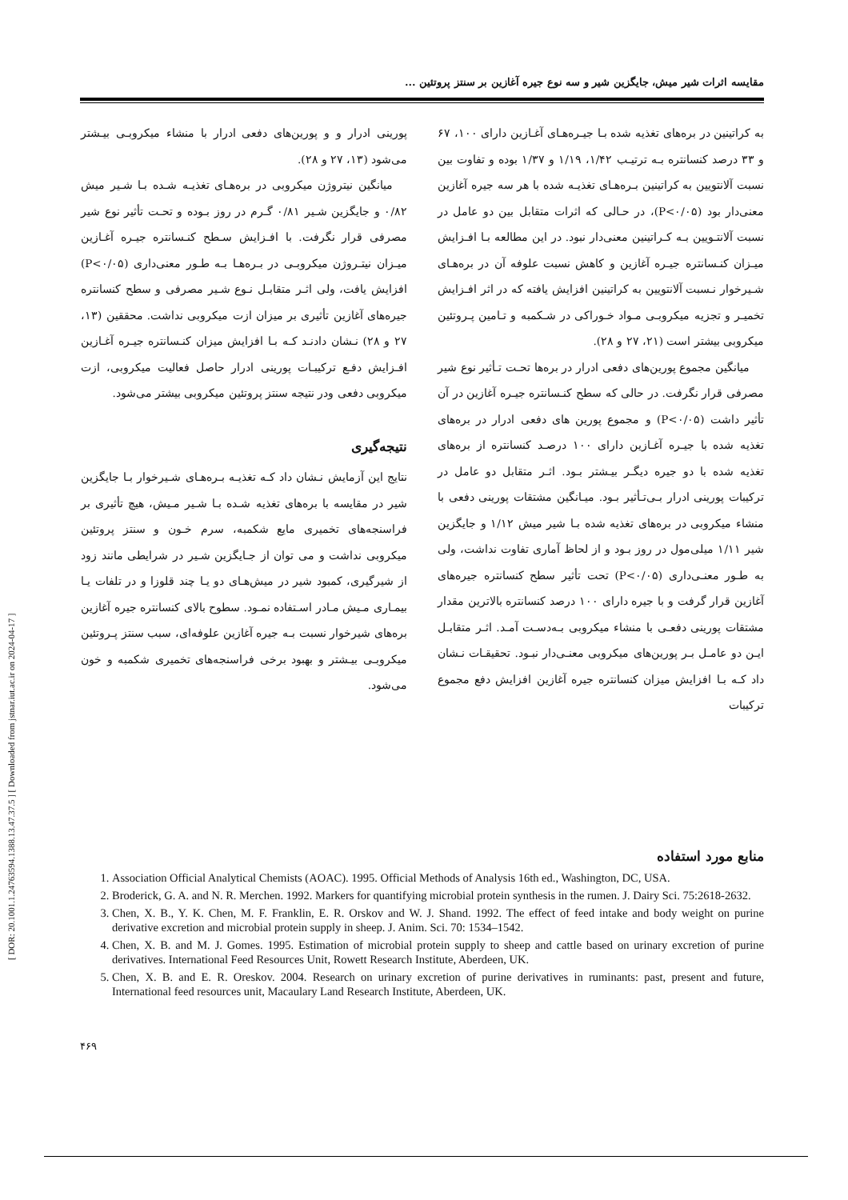[ DOR: 20.1001.1.24763594.1388.13.47.37.5 ] [ Downloaded from jstnar.iut.ac.ir on 2024-04-17 ]
مقایسه اثرات شیر میش، جایگزین شیر و سه نوع جیره آغازین بر سنتز پروتئین ...
به کراتینین در بره‌های تغذیه شده بـا جیـره‌هـای آغـازین دارای ۱۰۰، ۶۷ و ۳۳ درصد کنسانتره بـه ترتیـب ۱/۴۲، ۱/۱۹ و ۱/۳۷ بوده و تفاوت بین نسبت آلانتویین به کراتینین بـره‌هـای تغذیـه شده با هر سه جیره آغازین معنی‌دار بود (P<۰/۰۵)، در حـالی که اثرات متقابل بین دو عامل در نسبت آلانتـویین بـه کـراتینین معنی‌دار نبود. در این مطالعه بـا افـزایش میـزان کنـسانتره جیـره آغازین و کاهش نسبت علوفه آن در بره‌هـای شـیرخوار نـسبت آلانتویین به کراتینین افزایش یافته که در اثر افـزایش تخمیـر و تجزیه میکروبـی مـواد خـوراکی در شـکمبه و تـامین پـروتئین میکروبی بیشتر است (۲۱، ۲۷ و ۲۸).
میانگین مجموع پورین‌های دفعی ادرار در بره‌ها تحـت تـأثیر نوع شیر مصرفی قرار نگرفت. در حالی که سطح کنـسانتره جیـره آغازین در آن تأثیر داشت (P<۰/۰۵) و مجموع پورین های دفعی ادرار در بره‌های تغذیه شده با جیـره آغـازین دارای ۱۰۰ درصـد کنسانتره از بره‌های تغذیه شده با دو جیره دیگـر بیـشتر بـود. اثـر متقابل دو عامل در ترکیبات پورینی ادرار بـی‌تـأثیر بـود. میـانگین مشتقات پورینی دفعی با منشاء میکروبی در بره‌های تغذیه شده بـا شیر میش ۱/۱۲ و جایگزین شیر ۱/۱۱ میلی‌مول در روز بـود و از لحاظ آماری تفاوت نداشت، ولی به طـور معنـی‌داری (P<۰/۰۵) تحت تأثیر سطح کنسانتره جیره‌های آغازین قرار گرفت و با جیره دارای ۱۰۰ درصد کنسانتره بالاترین مقدار مشتقات پورینی دفعـی با منشاء میکروبی بـه‌دسـت آمـد. اثـر متقابـل ایـن دو عامـل بـر پورین‌های میکروبی معنـی‌دار نبـود. تحقیقـات نـشان داد کـه بـا افزایش میزان کنسانتره جیره آغازین افزایش دفع مجموع ترکیبات
پورینی ادرار و و پورین‌های دفعی ادرار با منشاء میکروبـی بیـشتر می‌شود (۱۳، ۲۷ و ۲۸).
میانگین نیتروژن میکروبی در بره‌هـای تغذیـه شـده بـا شـیر میش ۰/۸۲ و جایگزین شـیر ۰/۸۱ گـرم در روز بـوده و تحـت تأثیر نوع شیر مصرفی قرار نگرفت. با افـزایش سـطح کنـسانتره جیـره آغـازین میـزان نیتـروژن میکروبـی در بـره‌هـا بـه طـور معنی‌داری (P<۰/۰۵) افزایش یافت، ولی اثـر متقابـل نـوع شـیر مصرفی و سطح کنسانتره جیره‌های آغازین تأثیری بر میزان ازت میکروبی نداشت. محققین (۱۳، ۲۷ و ۲۸) نـشان دادنـد کـه بـا افزایش میزان کنـسانتره جیـره آغـازین افـزایش دفـع ترکیبـات پورینی ادرار حاصل فعالیت میکروبی، ازت میکروبی دفعی ودر نتیجه سنتز پروتئین میکروبی بیشتر می‌شود.
نتیجه‌گیری
نتایج این آزمایش نـشان داد کـه تغذیـه بـره‌هـای شـیرخوار بـا جایگزین شیر در مقایسه با بره‌های تغذیه شـده بـا شـیر مـیش، هیچ تأثیری بر فراسنجه‌های تخمیری مایع شکمبه، سرم خـون و سنتز پروتئین میکروبی نداشت و می توان از جـایگزین شـیر در شرایطی مانند زود از شیرگیری، کمبود شیر در میش‌هـای دو یـا چند قلوزا و در تلفات یـا بیمـاری مـیش مـادر اسـتفاده نمـود. سطوح بالای کنسانتره جیره آغازین بره‌های شیرخوار نسبت بـه جیره آغازین علوفه‌ای، سبب سنتز پـروتئین میکروبـی بیـشتر و بهبود برخی فراسنجه‌های تخمیری شکمبه و خون می‌شود.
منابع مورد استفاده
1. Association Official Analytical Chemists (AOAC). 1995. Official Methods of Analysis 16th ed., Washington, DC, USA.
2. Broderick, G. A. and N. R. Merchen. 1992. Markers for quantifying microbial protein synthesis in the rumen. J. Dairy Sci. 75:2618-2632.
3. Chen, X. B., Y. K. Chen, M. F. Franklin, E. R. Orskov and W. J. Shand. 1992. The effect of feed intake and body weight on purine derivative excretion and microbial protein supply in sheep. J. Anim. Sci. 70: 1534–1542.
4. Chen, X. B. and M. J. Gomes. 1995. Estimation of microbial protein supply to sheep and cattle based on urinary excretion of purine derivatives. International Feed Resources Unit, Rowett Research Institute, Aberdeen, UK.
5. Chen, X. B. and E. R. Oreskov. 2004. Research on urinary excretion of purine derivatives in ruminants: past, present and future, International feed resources unit, Macaulary Land Research Institute, Aberdeen, UK.
۴۶۹